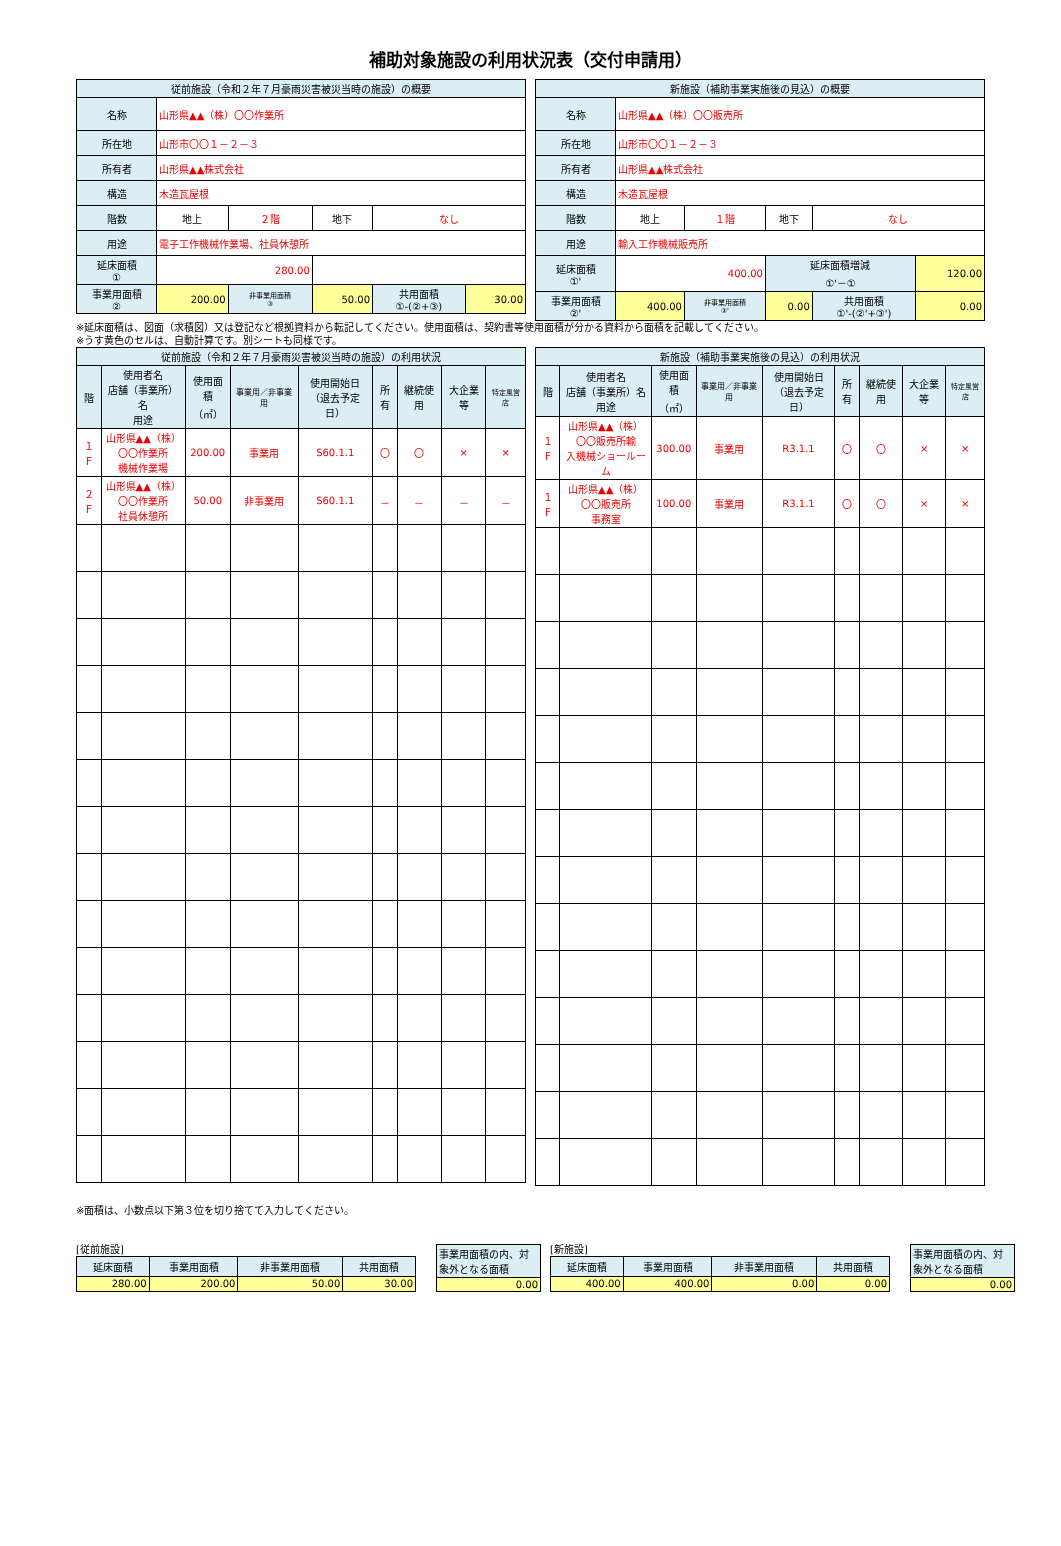補助対象施設の利用状況表（交付申請用）
| 従前施設（令和２年７月豪雨災害被災当時の施設）の概要 | | | | | |
| --- | --- | --- | --- | --- | --- |
| 名称 | 山形県▲▲（株）〇〇作業所 | | | | |
| 所在地 | 山形市〇〇１－２－３ | | | | |
| 所有者 | 山形県▲▲株式会社 | | | | |
| 構造 | 木造瓦屋根 | | | | |
| 階数 | 地上 | ２階 | 地下 | なし | |
| 用途 | 電子工作機械作業場、社員休憩所 | | | | |
| 延床面積 ① | 280.00 | | | | |
| 事業用面積 ② | 200.00 | 非事業用面積 ③ | 50.00 | 共用面積 ①-(②+③) | 30.00 |
| 新施設（補助事業実施後の見込）の概要 | | | | | |
| --- | --- | --- | --- | --- | --- |
| 名称 | 山形県▲▲（株）〇〇販売所 | | | | |
| 所在地 | 山形市〇〇１－２－３ | | | | |
| 所有者 | 山形県▲▲株式会社 | | | | |
| 構造 | 木造瓦屋根 | | | | |
| 階数 | 地上 | １階 | 地下 | なし | |
| 用途 | 輸入工作機械販売所 | | | | |
| 延床面積 ①' | 400.00 | | 延床面積増減 ①'－① | | 120.00 |
| 事業用面積 ②' | 400.00 | 非事業用面積 ③' | 0.00 | 共用面積 ①'-(②'+③') | 0.00 |
※延床面積は、図面（求積図）又は登記など根拠資料から転記してください。使用面積は、契約書等使用面積が分かる資料から面積を記載してください。
※うす黄色のセルは、自動計算です。別シートも同様です。
| 従前施設（令和２年７月豪雨災害被災当時の施設）の利用状況 | | | | | | | | |
| --- | --- | --- | --- | --- | --- | --- | --- | --- |
| 階 | 使用者名 店舗（事業所）名 用途 | 使用面積 （㎡） | 事業用／非事業用 | 使用開始日 （退去予定日） | 所有 | 継続使用 | 大企業等 | 特定風営店 |
| １Ｆ | 山形県▲▲（株） 〇〇作業所 機械作業場 | 200.00 | 事業用 | S60.1.1 | 〇 | 〇 | × | × |
| ２Ｆ | 山形県▲▲（株） 〇〇作業所 社員休憩所 | 50.00 | 非事業用 | S60.1.1 | － | － | － | － |
| 新施設（補助事業実施後の見込）の利用状況 | | | | | | | | |
| --- | --- | --- | --- | --- | --- | --- | --- | --- |
| 階 | 使用者名 店舗（事業所）名 用途 | 使用面積 （㎡） | 事業用／非事業用 | 使用開始日 （退去予定日） | 所有 | 継続使用 | 大企業等 | 特定風営店 |
| １Ｆ | 山形県▲▲（株） 〇〇販売所輸 入機械ショールーム | 300.00 | 事業用 | R3.1.1 | 〇 | 〇 | × | × |
| １Ｆ | 山形県▲▲（株） 〇〇販売所 事務室 | 100.00 | 事業用 | R3.1.1 | 〇 | 〇 | × | × |
※面積は、小数点以下第３位を切り捨てて入力してください。
[従前施設]
| 延床面積 | 事業用面積 | 非事業用面積 | 共用面積 |
| 280.00 | 200.00 | 50.00 | 30.00 |
| 事業用面積の内、対象外となる面積 |
| 0.00 |
[新施設]
| 延床面積 | 事業用面積 | 非事業用面積 | 共用面積 |
| 400.00 | 400.00 | 0.00 | 0.00 |
| 事業用面積の内、対象外となる面積 |
| 0.00 |